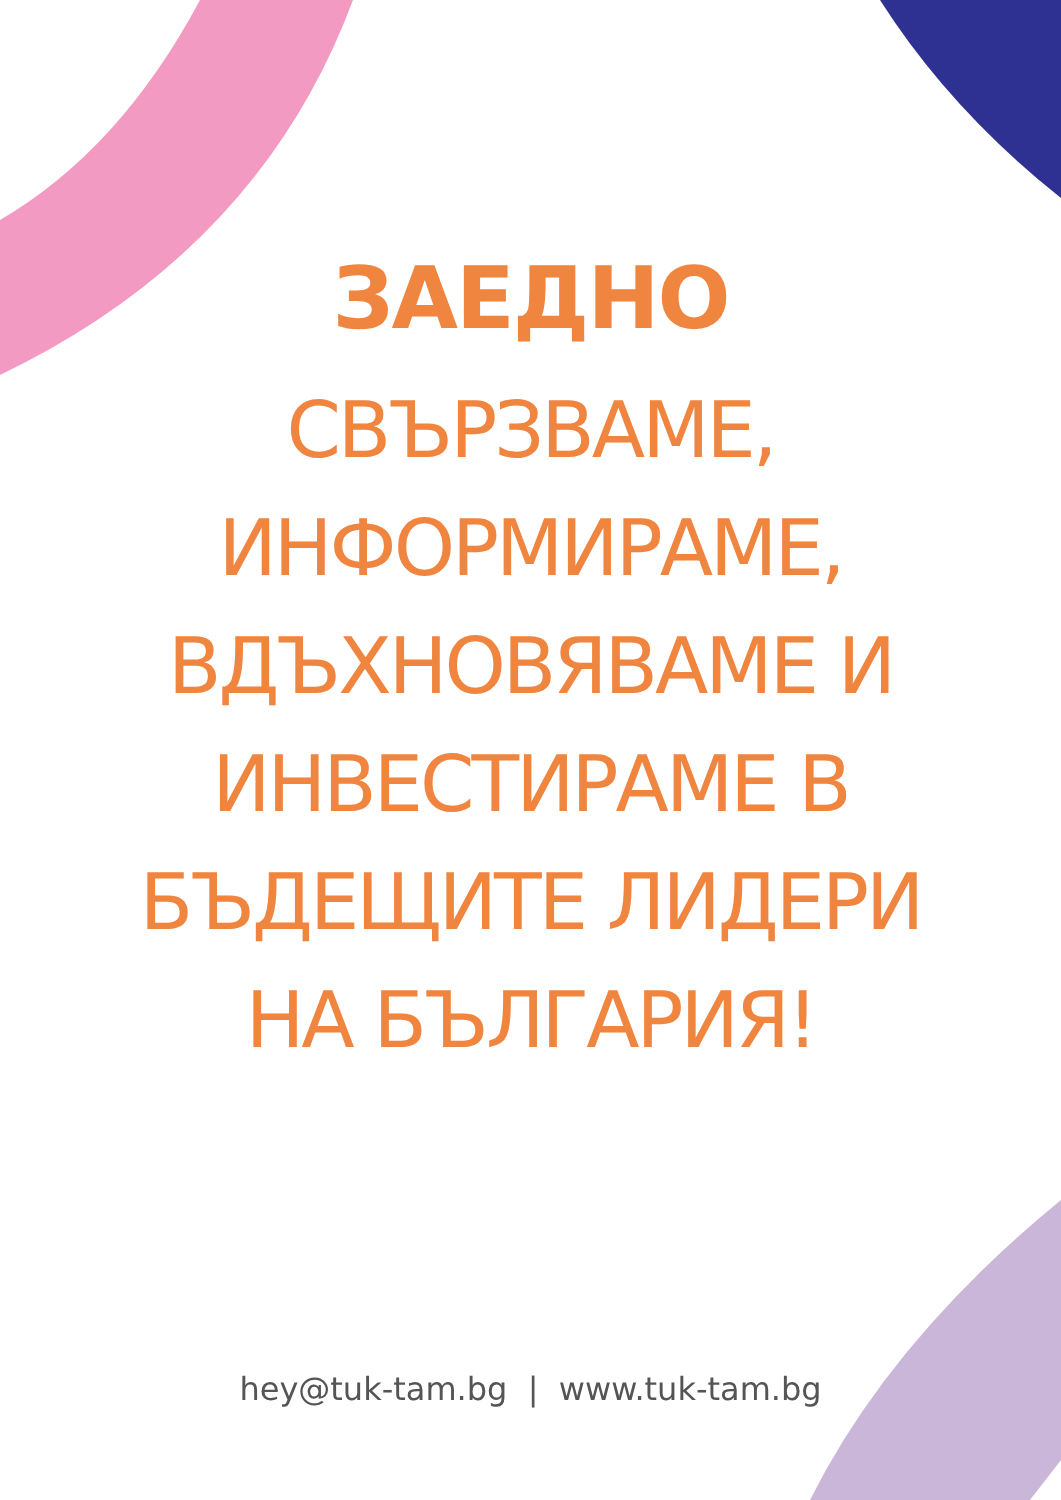ЗАЕДНО
СВЪРЗВАМЕ, ИНФОРМИРАМЕ, ВДЪХНОВЯВАМЕ И ИНВЕСТИРАМЕ В БЪДЕЩИТЕ ЛИДЕРИ НА БЪЛГАРИЯ!
hey@tuk-tam.bg | www.tuk-tam.bg